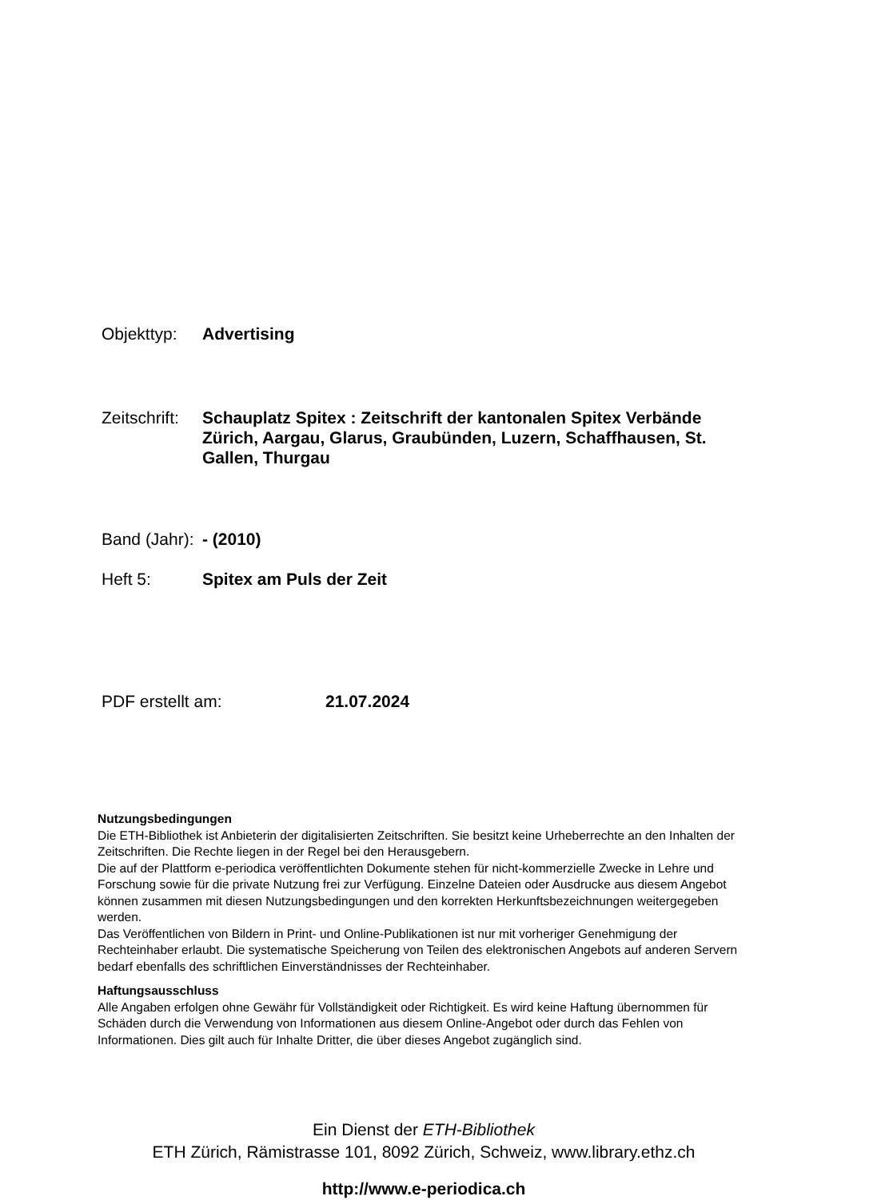Objekttyp: Advertising
Zeitschrift:
Schauplatz Spitex : Zeitschrift der kantonalen Spitex Verbände Zürich, Aargau, Glarus, Graubünden, Luzern, Schaffhausen, St. Gallen, Thurgau
Band (Jahr):
- (2010)
Heft 5: Spitex am Puls der Zeit
PDF erstellt am: 21.07.2024
Nutzungsbedingungen
Die ETH-Bibliothek ist Anbieterin der digitalisierten Zeitschriften. Sie besitzt keine Urheberrechte an den Inhalten der Zeitschriften. Die Rechte liegen in der Regel bei den Herausgebern.
Die auf der Plattform e-periodica veröffentlichten Dokumente stehen für nicht-kommerzielle Zwecke in Lehre und Forschung sowie für die private Nutzung frei zur Verfügung. Einzelne Dateien oder Ausdrucke aus diesem Angebot können zusammen mit diesen Nutzungsbedingungen und den korrekten Herkunftsbezeichnungen weitergegeben werden.
Das Veröffentlichen von Bildern in Print- und Online-Publikationen ist nur mit vorheriger Genehmigung der Rechteinhaber erlaubt. Die systematische Speicherung von Teilen des elektronischen Angebots auf anderen Servern bedarf ebenfalls des schriftlichen Einverständnisses der Rechteinhaber.
Haftungsausschluss
Alle Angaben erfolgen ohne Gewähr für Vollständigkeit oder Richtigkeit. Es wird keine Haftung übernommen für Schäden durch die Verwendung von Informationen aus diesem Online-Angebot oder durch das Fehlen von Informationen. Dies gilt auch für Inhalte Dritter, die über dieses Angebot zugänglich sind.
Ein Dienst der ETH-Bibliothek
ETH Zürich, Rämistrasse 101, 8092 Zürich, Schweiz, www.library.ethz.ch
http://www.e-periodica.ch